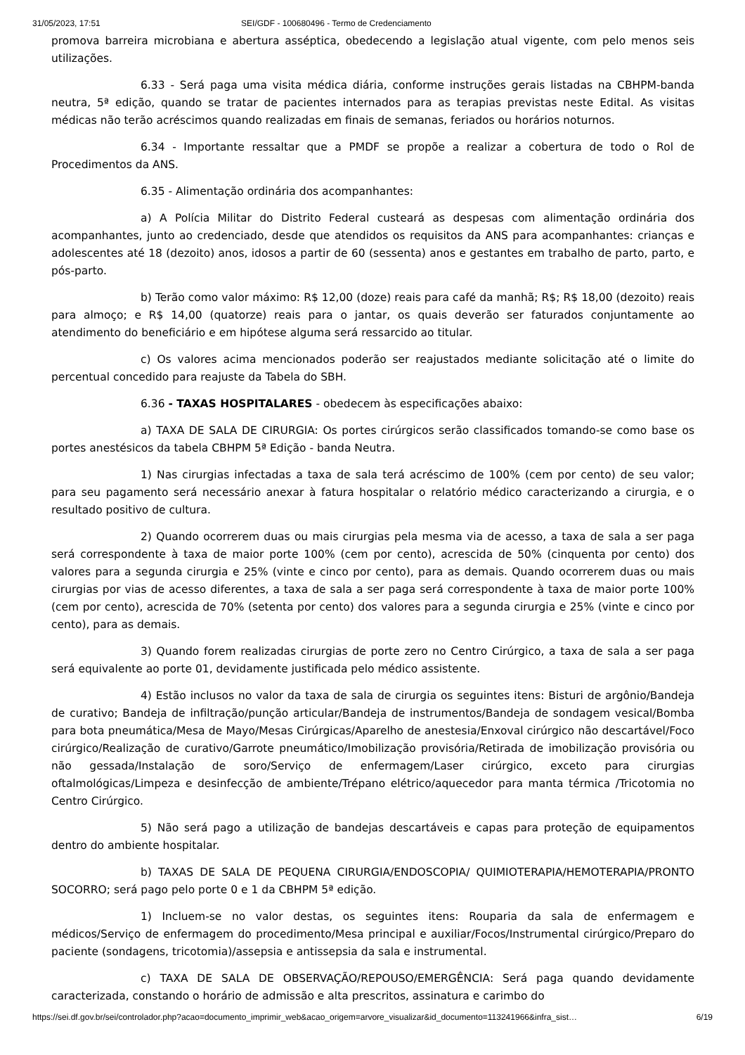31/05/2023, 17:51 SEI/GDF - 100680496 - Termo de Credenciamento
promova barreira microbiana e abertura asséptica, obedecendo a legislação atual vigente, com pelo menos seis utilizações.
6.33 - Será paga uma visita médica diária, conforme instruções gerais listadas na CBHPM-banda neutra, 5ª edição, quando se tratar de pacientes internados para as terapias previstas neste Edital. As visitas médicas não terão acréscimos quando realizadas em finais de semanas, feriados ou horários noturnos.
6.34 - Importante ressaltar que a PMDF se propõe a realizar a cobertura de todo o Rol de Procedimentos da ANS.
6.35 - Alimentação ordinária dos acompanhantes:
a) A Polícia Militar do Distrito Federal custeará as despesas com alimentação ordinária dos acompanhantes, junto ao credenciado, desde que atendidos os requisitos da ANS para acompanhantes: crianças e adolescentes até 18 (dezoito) anos, idosos a partir de 60 (sessenta) anos e gestantes em trabalho de parto, parto, e pós-parto.
b) Terão como valor máximo: R$ 12,00 (doze) reais para café da manhã; R$; R$ 18,00 (dezoito) reais para almoço; e R$ 14,00 (quatorze) reais para o jantar, os quais deverão ser faturados conjuntamente ao atendimento do beneficiário e em hipótese alguma será ressarcido ao titular.
c) Os valores acima mencionados poderão ser reajustados mediante solicitação até o limite do percentual concedido para reajuste da Tabela do SBH.
6.36 - TAXAS HOSPITALARES - obedecem às especificações abaixo:
a) TAXA DE SALA DE CIRURGIA: Os portes cirúrgicos serão classificados tomando-se como base os portes anestésicos da tabela CBHPM 5ª Edição - banda Neutra.
1) Nas cirurgias infectadas a taxa de sala terá acréscimo de 100% (cem por cento) de seu valor; para seu pagamento será necessário anexar à fatura hospitalar o relatório médico caracterizando a cirurgia, e o resultado positivo de cultura.
2) Quando ocorrerem duas ou mais cirurgias pela mesma via de acesso, a taxa de sala a ser paga será correspondente à taxa de maior porte 100% (cem por cento), acrescida de 50% (cinquenta por cento) dos valores para a segunda cirurgia e 25% (vinte e cinco por cento), para as demais. Quando ocorrerem duas ou mais cirurgias por vias de acesso diferentes, a taxa de sala a ser paga será correspondente à taxa de maior porte 100% (cem por cento), acrescida de 70% (setenta por cento) dos valores para a segunda cirurgia e 25% (vinte e cinco por cento), para as demais.
3) Quando forem realizadas cirurgias de porte zero no Centro Cirúrgico, a taxa de sala a ser paga será equivalente ao porte 01, devidamente justificada pelo médico assistente.
4) Estão inclusos no valor da taxa de sala de cirurgia os seguintes itens: Bisturi de argônio/Bandeja de curativo; Bandeja de infiltração/punção articular/Bandeja de instrumentos/Bandeja de sondagem vesical/Bomba para bota pneumática/Mesa de Mayo/Mesas Cirúrgicas/Aparelho de anestesia/Enxoval cirúrgico não descartável/Foco cirúrgico/Realização de curativo/Garrote pneumático/Imobilização provisória/Retirada de imobilização provisória ou não gessada/Instalação de soro/Serviço de enfermagem/Laser cirúrgico, exceto para cirurgias oftalmológicas/Limpeza e desinfecção de ambiente/Trépano elétrico/aquecedor para manta térmica /Tricotomia no Centro Cirúrgico.
5) Não será pago a utilização de bandejas descartáveis e capas para proteção de equipamentos dentro do ambiente hospitalar.
b) TAXAS DE SALA DE PEQUENA CIRURGIA/ENDOSCOPIA/ QUIMIOTERAPIA/HEMOTERAPIA/PRONTO SOCORRO; será pago pelo porte 0 e 1 da CBHPM 5ª edição.
1) Incluem-se no valor destas, os seguintes itens: Rouparia da sala de enfermagem e médicos/Serviço de enfermagem do procedimento/Mesa principal e auxiliar/Focos/Instrumental cirúrgico/Preparo do paciente (sondagens, tricotomia)/assepsia e antissepsia da sala e instrumental.
c) TAXA DE SALA DE OBSERVAÇÃO/REPOUSO/EMERGÊNCIA: Será paga quando devidamente caracterizada, constando o horário de admissão e alta prescritos, assinatura e carimbo do
https://sei.df.gov.br/sei/controlador.php?acao=documento_imprimir_web&acao_origem=arvore_visualizar&id_documento=113241966&infra_sist… 6/19